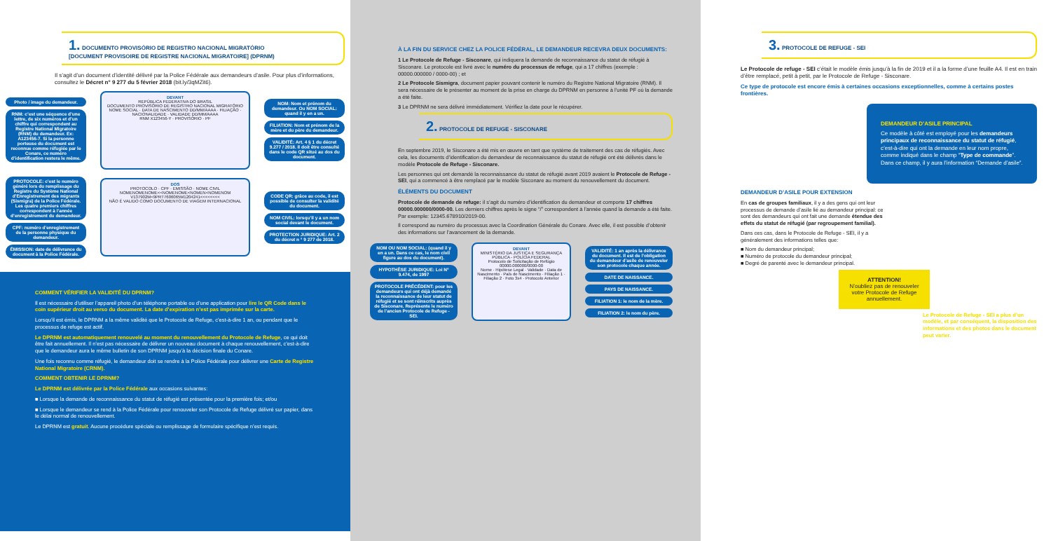1. DOCUMENTO PROVISÓRIO DE REGISTRO NACIONAL MIGRATÓRIO
[DOCUMENT PROVISOIRE DE REGISTRE NACIONAL MIGRATOIRE] (DPRNM)
Il s’agit d’un document d’identité délivré par la Police Fédérale aux demandeurs d’asile. Pour plus d’informations, consultez le Décret n° 9 277 du 5 février 2018 (bit.ly/3qMZit6).
Photo / image du demandeur.
RNM: c’est une séquence d’une lettre, de six numéros et d’un chiffre qui correspondent au Registre National Migratoire (RNM) du demandeur. Ex: A123456-7. Si la personne porteuse du document est reconnue comme réfugiée par le Conare, ce numéro d’identification restera le même.
DEVANT
REPÚBLICA FEDERATIVA DO BRASIL
DOCUMENTO PROVISÓRIO DE REGISTRO NACIONAL MIGRATÓRIO
NOME SOCIAL · DATA DE NASCIMENTO DD/MM/AAAA · FILIAÇÃO · NACIONALIDADE · VALIDADE DD/MM/AAAA
RNM X123456-Y · PROVISÓRIO · PF
NOM: Nom et prénom du demandeur. Ou NOM SOCIAL: quand il y en a un.
FILIATION: Nom et prénom de la mère et du père du demandeur.
VALIDITÉ: Art. 4 § 1 du décret 9.277 / 2018. Il doit être consulté dans le code QR situé au dos du document.
PROTOCOLE: c’est le numéro généré lors du remplissage du Registre du Système National d’Enregistrement des migrants (Sismigra) de la Police Fédérale. Les quatre premiers chiffres correspondent à l’année d’enregistrement du demandeur.
CPF: numéro d’enregistrement de la personne physique du demandeur.
ÉMISSION: date de délivrance du document à la Police Fédérale.
DOS
PROTOCOLO · CPF · EMISSÃO · NOME CIVIL
NOMENOMENOME<<NOMENOME<NOMEN<NOMENOM
V137902M<9PRT7606065M1204241<<<<<<<<
NÃO É VALIDO COMO DOCUMENTO DE VIAGEM INTERNACIONAL
CODE QR: grâce au code, il est possible de consulter la validité du document.
NOM CIVIL: lorsqu’il y a un nom social devant le document.
PROTECTION JURIDIQUE: Art. 2 du décret n ° 9 277 de 2018.
COMMENT VÉRIFIER LA VALIDITÉ DU DPRNM?
Il est nécessaire d’utiliser l’appareil photo d’un téléphone portable ou d’une application pour lire le QR Code dans le coin supérieur droit au verso du document. La date d’expiration n’est pas imprimée sur la carte.
Lorsqu’il est émis, le DPRNM a la même validité que le Protocole de Refuge, c’est-à-dire 1 an, ou pendant que le processus de refuge est actif.
Le DPRNM est automatiquement renouvelé au moment du renouvellement du Protocole de Refuge, ce qui doit être fait annuellement. Il n’est pas nécessaire de délivrer un nouveau document à chaque renouvellement, c’est-à-dire que le demandeur aura le même bulletin de son DPRNM jusqu’à la décision finale du Conare.
Une fois reconnu comme réfugié, le demandeur doit se rendre à la Police Fédérale pour délivrer une Carte de Registre National Migratoire (CRNM).
COMMENT OBTENIR LE DPRNM?
Le DPRNM est délivrée par la Police Fédérale aux occasions suivantes:
■ Lorsque la demande de reconnaissance du statut de réfugié est présentée pour la première fois; et/ou
■ Lorsque le demandeur se rend à la Police Fédérale pour renouveler son Protocole de Refuge délivré sur papier, dans le délai normal de renouvellement.
Le DPRNM est gratuit. Aucune procédure spéciale ou remplissage de formulaire spécifique n’est requis.
À LA FIN DU SERVICE CHEZ LA POLICE FÉDÉRAL, LE DEMANDEUR RECEVRA DEUX DOCUMENTS:
1 Le Protocole de Refuge - Sisconare, qui indiquera la demande de reconnaissance du statut de réfugié à Sisconare. Le protocole est livré avec le numéro du processus de refuge, qui a 17 chiffres (exemple : 00000.000000 / 0000-00) ; et
2 Le Protocole Sismigra, document papier pouvant contenir le numéro du Registre National Migratoire (RNM). Il sera nécessaire de le présenter au moment de la prise en charge du DPRNM en personne à l’unité PF où la demande a été faite.
3 Le DPRNM ne sera délivré immédiatement. Vérifiez la date pour le récupérer.
2. PROTOCOLE DE REFUGE - SISCONARE
En septembre 2019, le Sisconare a été mis en œuvre en tant que système de traitement des cas de réfugiés. Avec cela, les documents d’identification du demandeur de reconnaissance du statut de réfugié ont été délivrés dans le modèle Protocole de Refuge - Sisconare.
Les personnes qui ont demandé la reconnaissance du statut de réfugié avant 2019 avaient le Protocole de Refuge - SEI, qui a commencé à être remplacé par le modèle Sisconare au moment du renouvellement du document.
ÉLÉMENTS DU DOCUMENT
Protocole de demande de refuge: il s’agit du numéro d’identification du demandeur et comporte 17 chiffres 00000.000000/0000-00. Les derniers chiffres après le signe “/” correspondent à l’année quand la demande a été faite. Par exemple: 12345.678910/2019-00.
Il correspond au numéro du processus avec la Coordination Générale du Conare. Avec elle, il est possible d’obtenir des informations sur l’avancement de la demande.
NOM OU NOM SOCIAL: (quand il y en a un. Dans ce cas, le nom civil figure au dos du document).
HYPOTHÈSE JURIDIQUE: Loi N° 9.474, de 1997
PROTOCOLE PRÉCÉDENT: pour les demandeurs qui ont déjà demandé la reconnaissance de leur statut de réfugié et se sont réinscrits auprès de Sisconare. Représente le numéro de l’ancien Protocole de Refuge - SEI.
DEVANT
MINISTÉRIO DA JUSTIÇA E SEGURANÇA PÚBLICA - POLÍCIA FEDERAL
Protocolo de Solicitação de Refúgio 00000.000000/0000-00
Nome · Hipótese Legal · Validade · Data de Nascimento · País de Nascimento · Filiação 1 · Filiação 2 · Foto 3x4 · Protocolo Anterior
VALIDITÉ: 1 an après la délivrance du document. Il est de l’obligation du demandeur d’asile de renouveler son protocole chaque année.
DATE DE NAISSANCE.
PAYS DE NAISSANCE.
FILIATION 1: le nom de la mère.
FILIATION 2: le nom du père.
3. PROTOCOLE DE REFUGE - SEI
Le Protocole de refuge - SEI c’était le modèle émis jusqu’à la fin de 2019 et il a la forme d’une feuille A4. Il est en train d’être remplacé, petit à petit, par le Protocole de Refuge - Sisconare.
Ce type de protocole est encore émis à certaines occasions exceptionnelles, comme à certains postes frontières.
DEMANDEUR D’ASILE PRINCIPAL
Ce modèle à côté est employé pour les demandeurs principaux de reconnaissance du statut de réfugié, c’est-à-dire qui ont la demande en leur nom propre, comme indiqué dans le champ “Type de commande”. Dans ce champ, il y aura l’information “Demande d’asile”.
DEMANDEUR D’ASILE POUR EXTENSION
En cas de groupes familiaux, il y a des gens qui ont leur processus de demande d’asile lié au demandeur principal: ce sont des demandeurs qui ont fait une demande étendue des effets du statut de réfugié (par regroupement familial).
Dans ces cas, dans le Protocole de Refuge - SEI, il y a généralement des informations telles que:
■ Nom du demandeur principal;
■ Numéro de protocole du demandeur principal;
■ Degré de parenté avec le demandeur principal.
ATTENTION!
N’oubliez pas de renouveler votre Protocole de Refuge annuellement.
Le Protocole de Refuge - SEI a plus d’un modèle, et par conséquent, la disposition des informations et des photos dans le document peut varier.